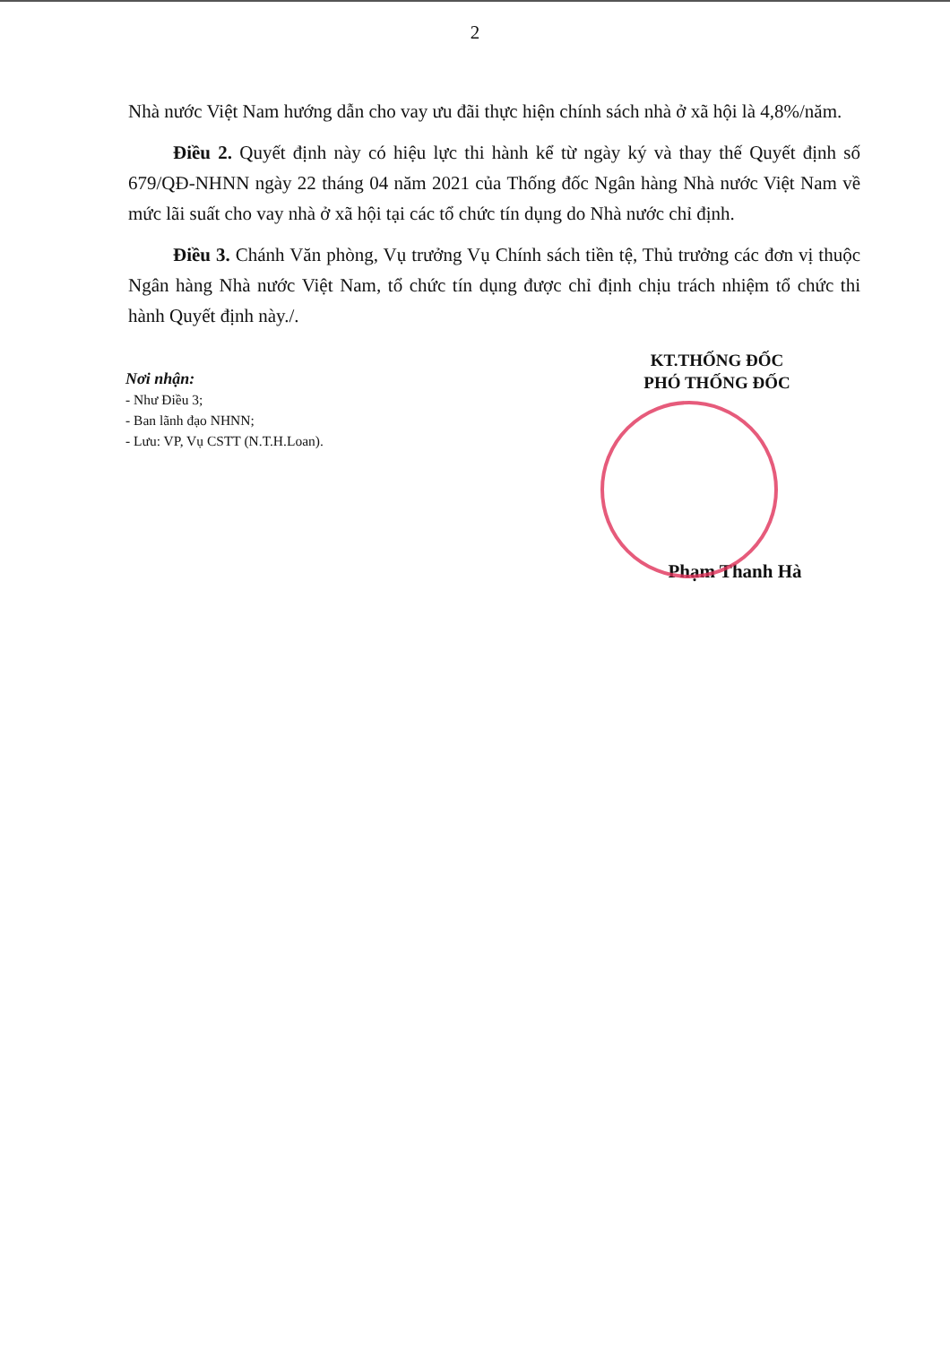2
Nhà nước Việt Nam hướng dẫn cho vay ưu đãi thực hiện chính sách nhà ở xã hội là 4,8%/năm.
Điều 2. Quyết định này có hiệu lực thi hành kể từ ngày ký và thay thế Quyết định số 679/QĐ-NHNN ngày 22 tháng 04 năm 2021 của Thống đốc Ngân hàng Nhà nước Việt Nam về mức lãi suất cho vay nhà ở xã hội tại các tổ chức tín dụng do Nhà nước chỉ định.
Điều 3. Chánh Văn phòng, Vụ trưởng Vụ Chính sách tiền tệ, Thủ trưởng các đơn vị thuộc Ngân hàng Nhà nước Việt Nam, tổ chức tín dụng được chỉ định chịu trách nhiệm tổ chức thi hành Quyết định này./.
Nơi nhận:
- Như Điều 3;
- Ban lãnh đạo NHNN;
- Lưu: VP, Vụ CSTT (N.T.H.Loan).
KT.THỐNG ĐỐC
PHÓ THỐNG ĐỐC
Phạm Thanh Hà